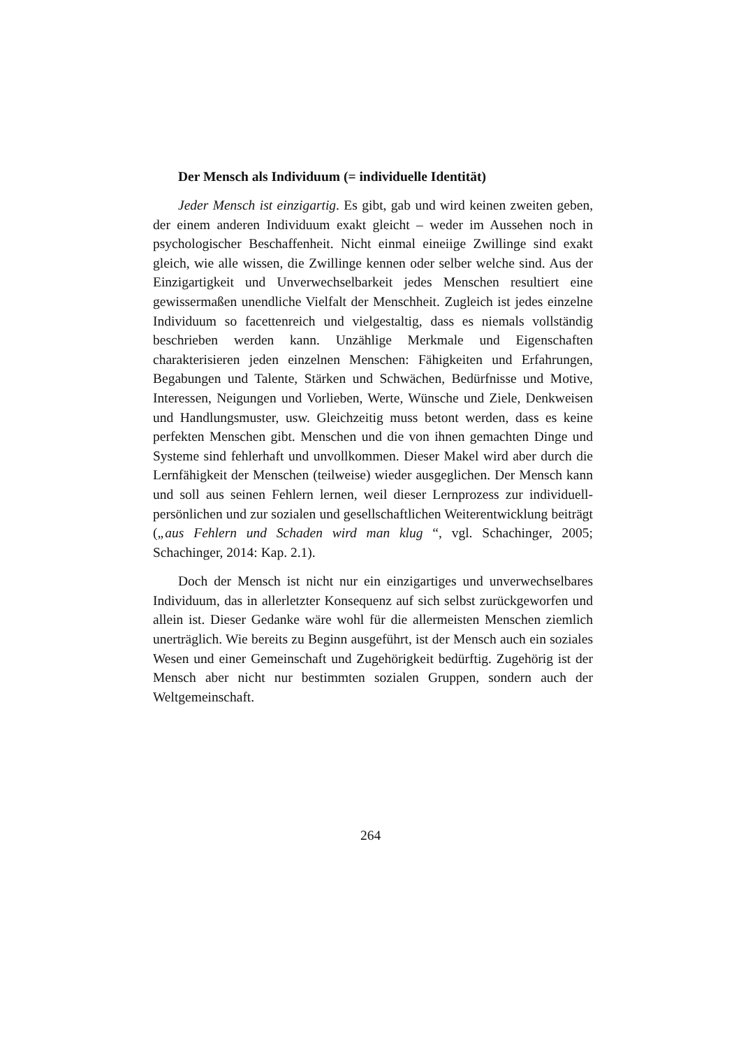Der Mensch als Individuum (= individuelle Identität)
Jeder Mensch ist einzigartig. Es gibt, gab und wird keinen zweiten geben, der einem anderen Individuum exakt gleicht – weder im Aussehen noch in psychologischer Beschaffenheit. Nicht einmal eineiige Zwillinge sind exakt gleich, wie alle wissen, die Zwillinge kennen oder selber welche sind. Aus der Einzigartigkeit und Unverwechselbarkeit jedes Menschen resultiert eine gewissermaßen unendliche Vielfalt der Menschheit. Zugleich ist jedes einzelne Individuum so facettenreich und vielgestaltig, dass es niemals vollständig beschrieben werden kann. Unzählige Merkmale und Eigenschaften charakterisieren jeden einzelnen Menschen: Fähigkeiten und Erfahrungen, Begabungen und Talente, Stärken und Schwächen, Bedürfnisse und Motive, Interessen, Neigungen und Vorlieben, Werte, Wünsche und Ziele, Denkweisen und Handlungsmuster, usw. Gleichzeitig muss betont werden, dass es keine perfekten Menschen gibt. Menschen und die von ihnen gemachten Dinge und Systeme sind fehlerhaft und unvollkommen. Dieser Makel wird aber durch die Lernfähigkeit der Menschen (teilweise) wieder ausgeglichen. Der Mensch kann und soll aus seinen Fehlern lernen, weil dieser Lernprozess zur individuell-persönlichen und zur sozialen und gesellschaftlichen Weiterentwicklung beiträgt („aus Fehlern und Schaden wird man klug “, vgl. Schachinger, 2005; Schachinger, 2014: Kap. 2.1).
Doch der Mensch ist nicht nur ein einzigartiges und unverwechselbares Individuum, das in allerletzter Konsequenz auf sich selbst zurückgeworfen und allein ist. Dieser Gedanke wäre wohl für die allermeisten Menschen ziemlich unerträglich. Wie bereits zu Beginn ausgeführt, ist der Mensch auch ein soziales Wesen und einer Gemeinschaft und Zugehörigkeit bedürftig. Zugehörig ist der Mensch aber nicht nur bestimmten sozialen Gruppen, sondern auch der Weltgemeinschaft.
264